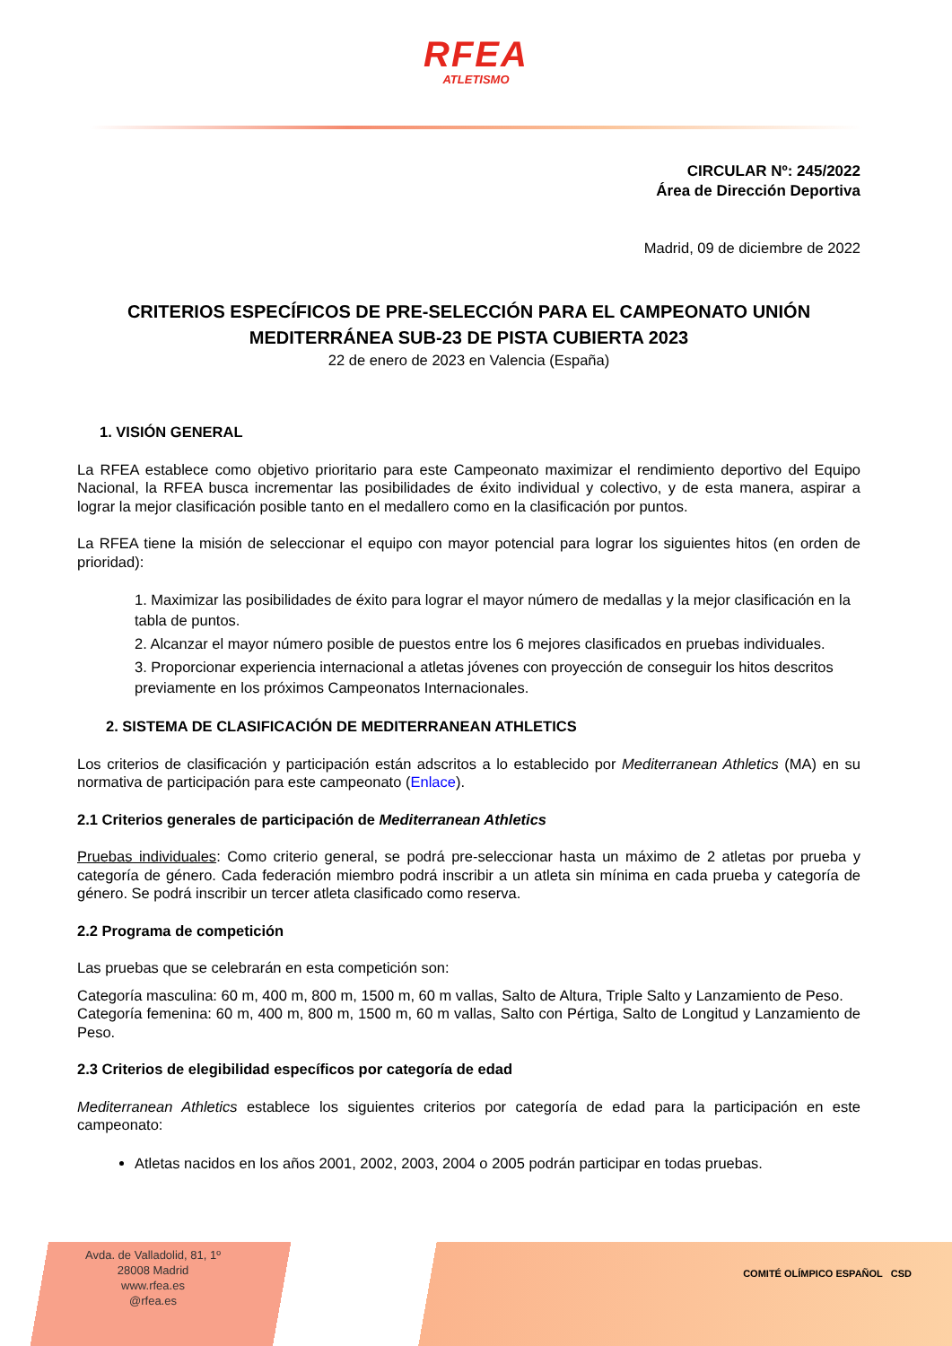RFEA
ATLETISMO
CIRCULAR Nº: 245/2022
Área de Dirección Deportiva
Madrid, 09 de diciembre de 2022
CRITERIOS ESPECÍFICOS DE PRE-SELECCIÓN PARA EL CAMPEONATO UNIÓN MEDITERRÁNEA SUB-23 DE PISTA CUBIERTA 2023
22 de enero de 2023 en Valencia (España)
1. VISIÓN GENERAL
La RFEA establece como objetivo prioritario para este Campeonato maximizar el rendimiento deportivo del Equipo Nacional, la RFEA busca incrementar las posibilidades de éxito individual y colectivo, y de esta manera, aspirar a lograr la mejor clasificación posible tanto en el medallero como en la clasificación por puntos.
La RFEA tiene la misión de seleccionar el equipo con mayor potencial para lograr los siguientes hitos (en orden de prioridad):
1. Maximizar las posibilidades de éxito para lograr el mayor número de medallas y la mejor clasificación en la tabla de puntos.
2. Alcanzar el mayor número posible de puestos entre los 6 mejores clasificados en pruebas individuales.
3. Proporcionar experiencia internacional a atletas jóvenes con proyección de conseguir los hitos descritos previamente en los próximos Campeonatos Internacionales.
2. SISTEMA DE CLASIFICACIÓN DE MEDITERRANEAN ATHLETICS
Los criterios de clasificación y participación están adscritos a lo establecido por Mediterranean Athletics (MA) en su normativa de participación para este campeonato (Enlace).
2.1 Criterios generales de participación de Mediterranean Athletics
Pruebas individuales: Como criterio general, se podrá pre-seleccionar hasta un máximo de 2 atletas por prueba y categoría de género. Cada federación miembro podrá inscribir a un atleta sin mínima en cada prueba y categoría de género. Se podrá inscribir un tercer atleta clasificado como reserva.
2.2 Programa de competición
Las pruebas que se celebrarán en esta competición son:
Categoría masculina: 60 m, 400 m, 800 m, 1500 m, 60 m vallas, Salto de Altura, Triple Salto y Lanzamiento de Peso.
Categoría femenina: 60 m, 400 m, 800 m, 1500 m, 60 m vallas, Salto con Pértiga, Salto de Longitud y Lanzamiento de Peso.
2.3 Criterios de elegibilidad específicos por categoría de edad
Mediterranean Athletics establece los siguientes criterios por categoría de edad para la participación en este campeonato:
Atletas nacidos en los años 2001, 2002, 2003, 2004 o 2005 podrán participar en todas pruebas.
Avda. de Valladolid, 81, 1º
28008 Madrid
www.rfea.es
@rfea.es
COMITÉ OLÍMPICO ESPAÑOL CSD